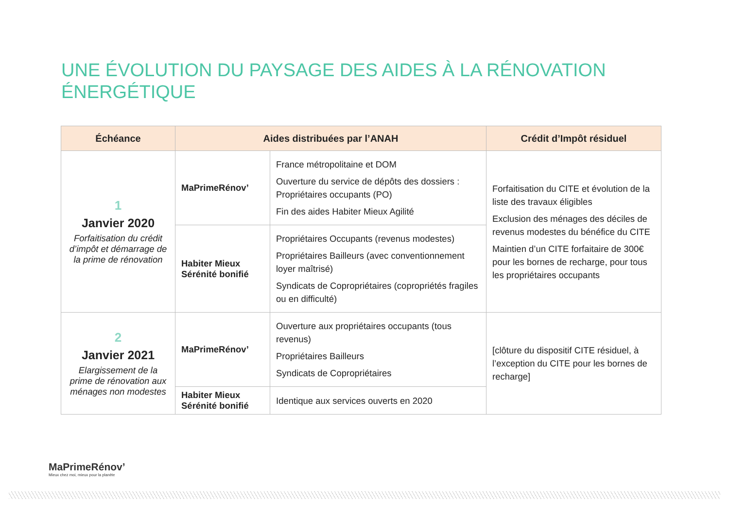UNE ÉVOLUTION DU PAYSAGE DES AIDES À LA RÉNOVATION ÉNERGÉTIQUE
| Échéance | Aides distribuées par l’ANAH | | Crédit d’Impôt résiduel |
| --- | --- | --- | --- |
| 1 Janvier 2020 Forfaitisation du crédit d’impôt et démarrage de la prime de rénovation | MaPrimeRénov’ | France métropolitaine et DOM Ouverture du service de dépôts des dossiers : Propriétaires occupants (PO) Fin des aides Habiter Mieux Agilité | Forfaitisation du CITE et évolution de la liste des travaux éligibles Exclusion des ménages des déciles de revenus modestes du bénéfice du CITE Maintien d’un CITE forfaitaire de 300€ pour les bornes de recharge, pour tous les propriétaires occupants |
| | Habiter Mieux Sérénité bonifié | Propriétaires Occupants (revenus modestes) Propriétaires Bailleurs (avec conventionnement loyer maîtrisé) Syndicats de Copropriétaires (copropriétés fragiles ou en difficulté) | |
| 2 Janvier 2021 Elargissement de la prime de rénovation aux ménages non modestes | MaPrimeRénov’ | Ouverture aux propriétaires occupants (tous revenus) Propriétaires Bailleurs Syndicats de Copropriétaires | [clôture du dispositif CITE résiduel, à l’exception du CITE pour les bornes de recharge] |
| | Habiter Mieux Sérénité bonifié | Identique aux services ouverts en 2020 | |
MaPrimeRénov’
Mieux chez moi, mieux pour la planète